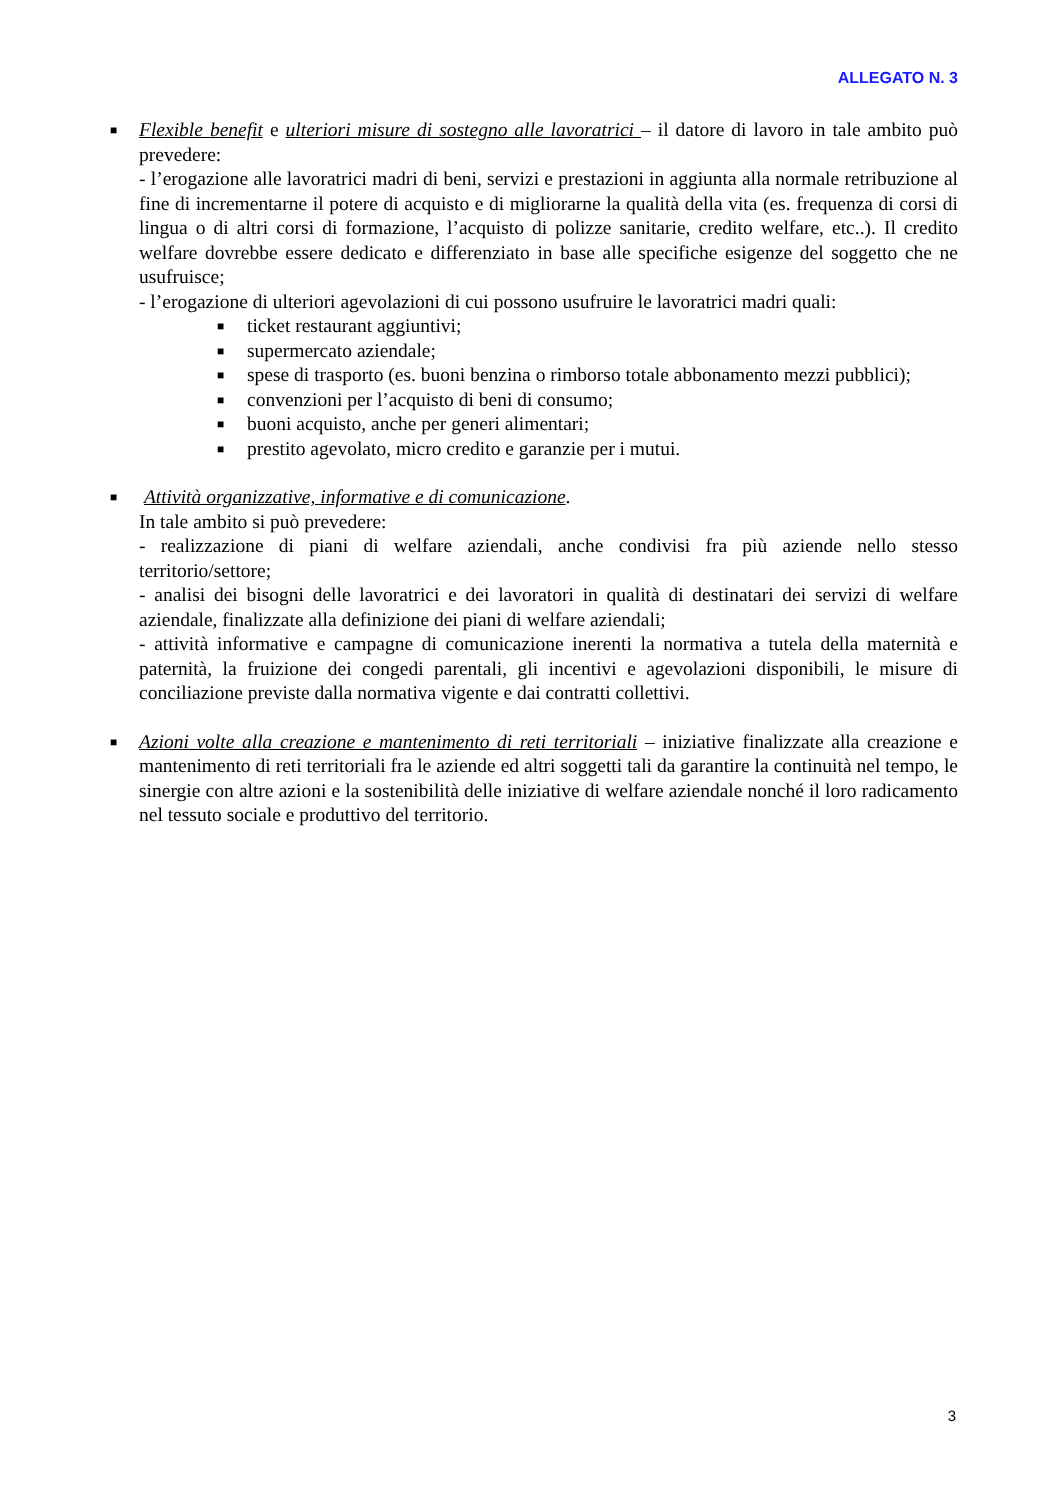ALLEGATO N. 3
■
Flexible benefit e ulteriori misure di sostegno alle lavoratrici – il datore di lavoro in tale ambito può prevedere:
- l’erogazione alle lavoratrici madri di beni, servizi e prestazioni in aggiunta alla normale retribuzione al fine di incrementarne il potere di acquisto e di migliorarne la qualità della vita (es. frequenza di corsi di lingua o di altri corsi di formazione, l’acquisto di polizze sanitarie, credito welfare, etc..). Il credito welfare dovrebbe essere dedicato e differenziato in base alle specifiche esigenze del soggetto che ne usufruisce;
- l’erogazione di ulteriori agevolazioni di cui possono usufruire le lavoratrici madri quali:
■ ticket restaurant aggiuntivi;
■ supermercato aziendale;
■ spese di trasporto (es. buoni benzina o rimborso totale abbonamento mezzi pubblici);
■ convenzioni per l’acquisto di beni di consumo;
■ buoni acquisto, anche per generi alimentari;
■ prestito agevolato, micro credito e garanzie per i mutui.
■
Attività organizzative, informative e di comunicazione.
In tale ambito si può prevedere:
- realizzazione di piani di welfare aziendali, anche condivisi fra più aziende nello stesso territorio/settore;
- analisi dei bisogni delle lavoratrici e dei lavoratori in qualità di destinatari dei servizi di welfare aziendale, finalizzate alla definizione dei piani di welfare aziendali;
- attività informative e campagne di comunicazione inerenti la normativa a tutela della maternità e paternità, la fruizione dei congedi parentali, gli incentivi e agevolazioni disponibili, le misure di conciliazione previste dalla normativa vigente e dai contratti collettivi.
■
Azioni volte alla creazione e mantenimento di reti territoriali – iniziative finalizzate alla creazione e mantenimento di reti territoriali fra le aziende ed altri soggetti tali da garantire la continuità nel tempo, le sinergie con altre azioni e la sostenibilità delle iniziative di welfare aziendale nonché il loro radicamento nel tessuto sociale e produttivo del territorio.
3